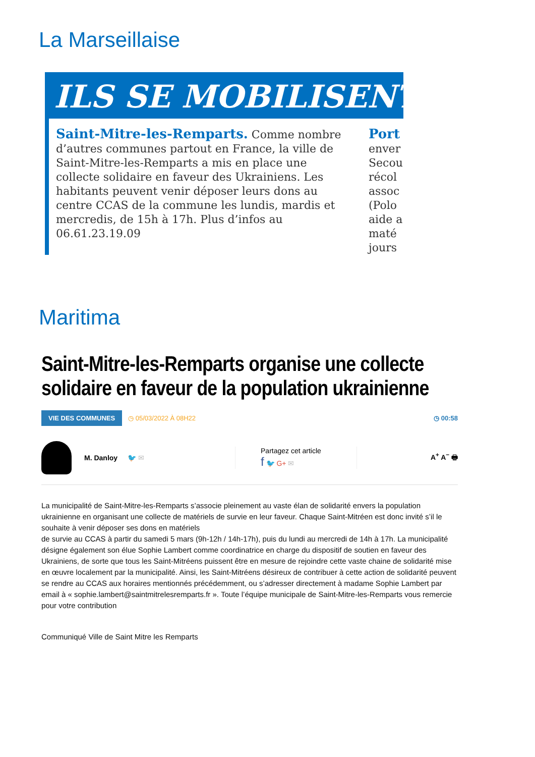La Marseillaise
ILS SE MOBILISENT
Saint-Mitre-les-Remparts. Comme nombre d’autres communes partout en France, la ville de Saint-Mitre-les-Remparts a mis en place une collecte solidaire en faveur des Ukrainiens. Les habitants peuvent venir déposer leurs dons au centre CCAS de la commune les lundis, mardis et mercredis, de 15h à 17h. Plus d’infos au 06.61.23.19.09
Port
enver
Secou
récol
assoc
(Polo
aide a
maté
jours
Maritima
Saint-Mitre-les-Remparts organise une collecte solidaire en faveur de la population ukrainienne
VIE DES COMMUNES ◷ 05/03/2022 À 08H22 ◷ 00:58
M. Danloy 🐦 ✉
Partagez cet article
f 🐦 G+ ✉
A<sup>+</sup> A<sup>−</sup> 🖶
La municipalité de Saint-Mitre-les-Remparts s’associe pleinement au vaste élan de solidarité envers la population ukrainienne en organisant une collecte de matériels de survie en leur faveur. Chaque Saint-Mitréen est donc invité s’il le souhaite à venir déposer ses dons en matériels
de survie au CCAS à partir du samedi 5 mars (9h-12h / 14h-17h), puis du lundi au mercredi de 14h à 17h. La municipalité désigne également son élue Sophie Lambert comme coordinatrice en charge du dispositif de soutien en faveur des Ukrainiens, de sorte que tous les Saint-Mitréens puissent être en mesure de rejoindre cette vaste chaine de solidarité mise en œuvre localement par la municipalité. Ainsi, les Saint-Mitréens désireux de contribuer à cette action de solidarité peuvent se rendre au CCAS aux horaires mentionnés précédemment, ou s’adresser directement à madame Sophie Lambert par email à « sophie.lambert@saintmitrelesremparts.fr ». Toute l’équipe municipale de Saint-Mitre-les-Remparts vous remercie pour votre contribution
Communiqué Ville de Saint Mitre les Remparts